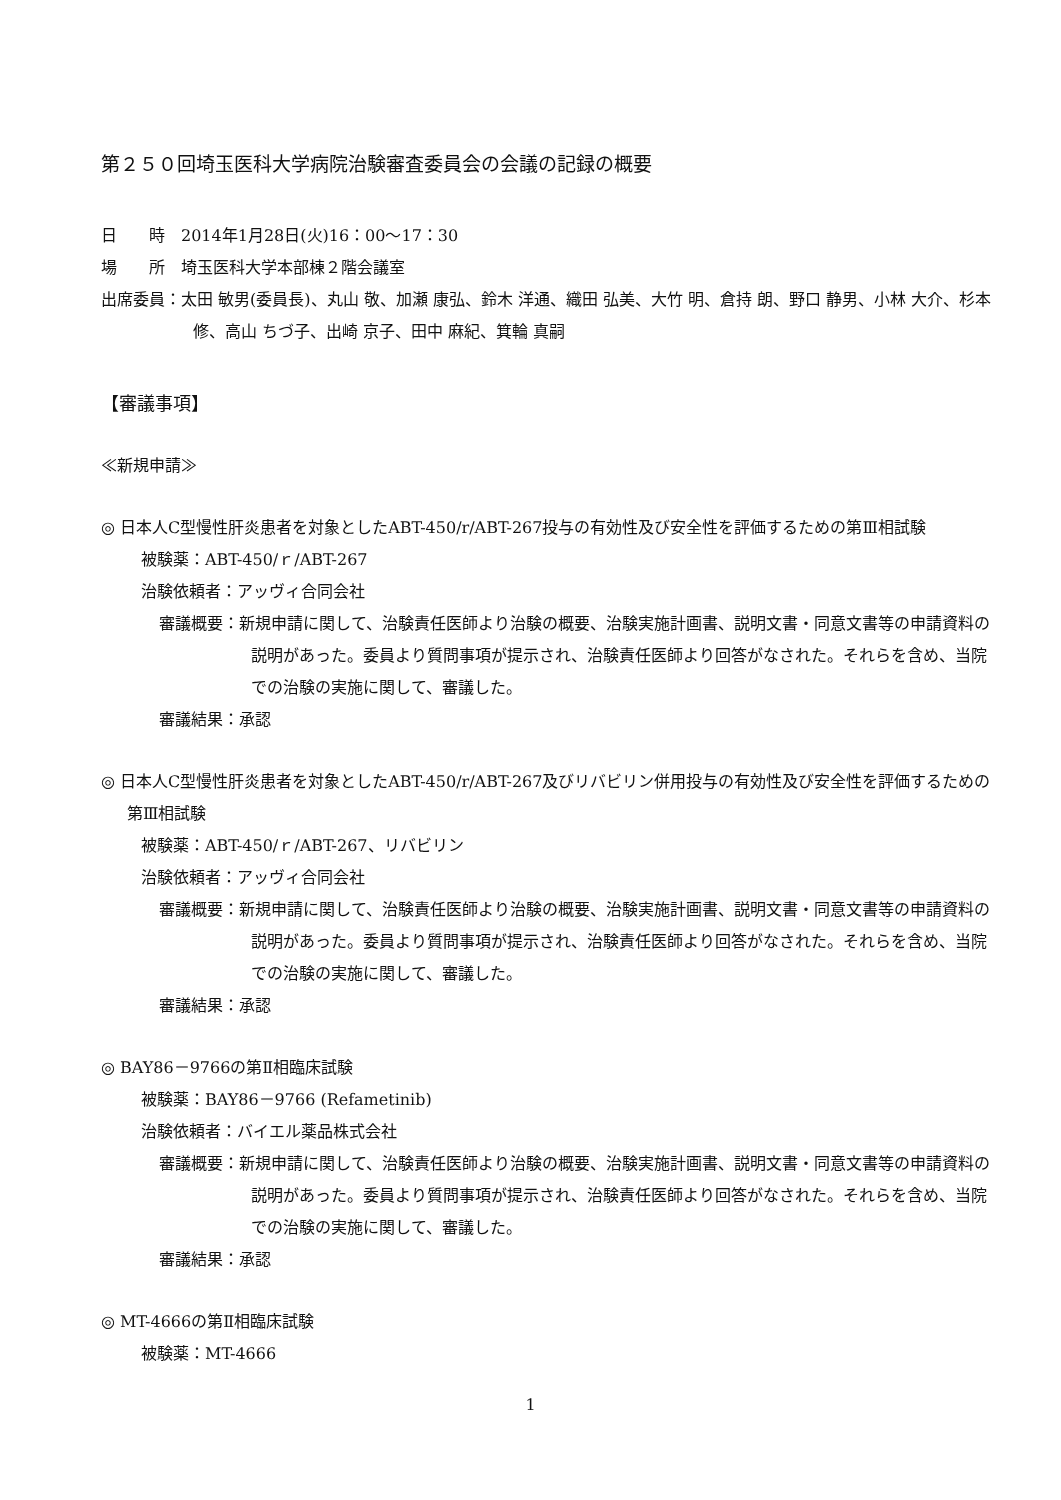第２５０回埼玉医科大学病院治験審査委員会の会議の記録の概要
日　　時　2014年1月28日(火)16：00～17：30
場　　所　埼玉医科大学本部棟２階会議室
出席委員：太田 敏男(委員長)、丸山 敬、加瀬 康弘、鈴木 洋通、織田 弘美、大竹 明、倉持 朗、野口 静男、小林 大介、杉本 修、高山 ちづ子、出崎 京子、田中 麻紀、箕輪 真嗣
【審議事項】
≪新規申請≫
◎ 日本人C型慢性肝炎患者を対象としたABT-450/r/ABT-267投与の有効性及び安全性を評価するための第Ⅲ相試験
被験薬：ABT-450/ｒ/ABT-267
治験依頼者：アッヴィ合同会社
審議概要：新規申請に関して、治験責任医師より治験の概要、治験実施計画書、説明文書・同意文書等の申請資料の説明があった。委員より質問事項が提示され、治験責任医師より回答がなされた。それらを含め、当院での治験の実施に関して、審議した。
審議結果：承認
◎ 日本人C型慢性肝炎患者を対象としたABT-450/r/ABT-267及びリバビリン併用投与の有効性及び安全性を評価するための第Ⅲ相試験
被験薬：ABT-450/ｒ/ABT-267、リバビリン
治験依頼者：アッヴィ合同会社
審議概要：新規申請に関して、治験責任医師より治験の概要、治験実施計画書、説明文書・同意文書等の申請資料の説明があった。委員より質問事項が提示され、治験責任医師より回答がなされた。それらを含め、当院での治験の実施に関して、審議した。
審議結果：承認
◎ BAY86－9766の第Ⅱ相臨床試験
被験薬：BAY86－9766 (Refametinib)
治験依頼者：バイエル薬品株式会社
審議概要：新規申請に関して、治験責任医師より治験の概要、治験実施計画書、説明文書・同意文書等の申請資料の説明があった。委員より質問事項が提示され、治験責任医師より回答がなされた。それらを含め、当院での治験の実施に関して、審議した。
審議結果：承認
◎ MT-4666の第Ⅱ相臨床試験
被験薬：MT-4666
1